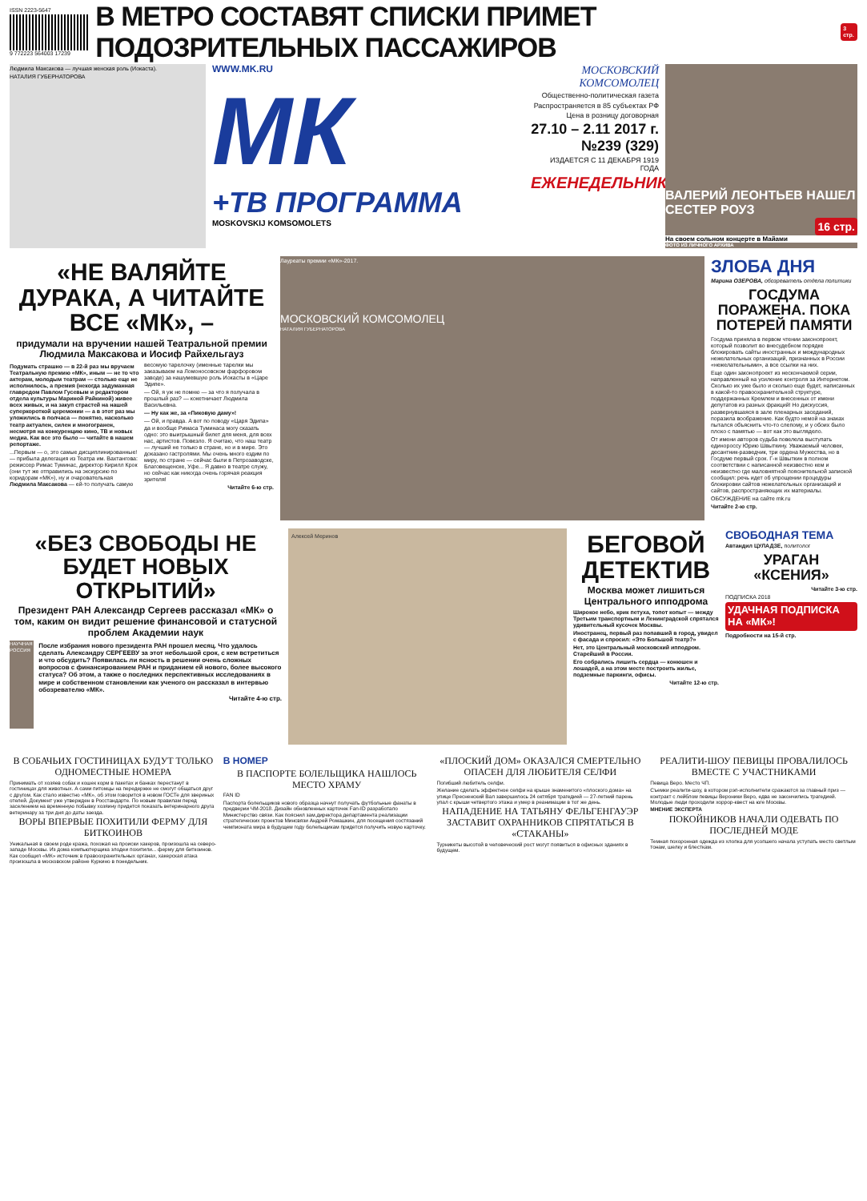ISSN 2223-5647
9 772223 564003 17239
В МЕТРО СОСТАВЯТ СПИСКИ ПРИМЕТ ПОДОЗРИТЕЛЬНЫХ ПАССАЖИРОВ
3 стр.
Людмила Максакова — лучшая женская роль (Иокаста).
НАТАЛИЯ ГУБЕРНАТОРОВА
WWW.MK.RU
МК
+ТВ ПРОГРАММА
MOSKOVSKIJ KOMSOMOLETS
МОСКОВСКИЙ КОМСОМОЛЕЦ
Общественно-политическая газета
Распространяется в 85 субъектах РФ
Цена в розницу договорная
27.10 – 2.11 2017 г. №239 (329)
ИЗДАЕТСЯ С 11 ДЕКАБРЯ 1919 ГОДА
ЕЖЕНЕДЕЛЬНИК
ВАЛЕРИЙ ЛЕОНТЬЕВ НАШЕЛ СЕСТЕР РОУЗ
16 стр.
На своем сольном концерте в Майами
ФОТО ИЗ ЛИЧНОГО АРХИВА
«НЕ ВАЛЯЙТЕ ДУРАКА, А ЧИТАЙТЕ ВСЕ «МК», –
придумали на вручении нашей Театральной премии Людмила Максакова и Иосиф Райхельгауз
Подумать страшно — в 22-й раз мы вручаем Театральную премию «МК», иным — не то что актерам, молодым театрам — столько еще не исполнилось, а премия (некогда задуманная главредом Павлом Гусевым и редактором отдела культуры Мариной Райкиной) живее всех живых, и на закуп страстей на нашей суперкороткой церемонии — а в этот раз мы уложились в полчаса — понятно, насколько театр актуален, силен и многогранен, несмотря на конкуренцию кино, ТВ и новых медиа. Как все это было — читайте в нашем репортаже.
...Первым — о, это самые дисциплинированные! — прибыла делегация из Театра им. Вахтангова: режиссер Римас Туминас, директор Кирилл Крок (они тут же отправились на экскурсию по коридорам «МК»), ну и очаровательная Людмила Максакова — ей-то получать самую весомую тарелочку (именные тарелки мы заказываем на Ломоносовском фарфоровом заводе) за нашумевшую роль Иокасты в «Царе Эдипе».
— Ой, я уж не помню — за что я получала в прошлый раз? — кокетничает Людмила Васильевна.
— Ну как же, за «Пиковую даму»!
— Ой, и правда. А вот по поводу «Царя Эдипа» да и вообще Римаса Туминаса могу сказать одно: это выигрышный билет для меня, для всех нас, артистов. Повезло. Я считаю, что наш театр — лучший не только в стране, но и в мире. Это доказано гастролями. Мы очень много ездим по миру, по стране — сейчас были в Петрозаводске, Благовещенске, Уфе... Я давно в театре служу, но сейчас как никогда очень горячая реакция зрителя!
Читайте 6-ю стр.
Лауреаты премии «МК»-2017.
МОСКОВСКИЙ КОМСОМОЛЕЦ
НАТАЛИЯ ГУБЕРНАТОРОВА
ЗЛОБА ДНЯ
Марина ОЗЕРОВА, обозреватель отдела политики
ГОСДУМА ПОРАЖЕНА. ПОКА ПОТЕРЕЙ ПАМЯТИ
Госдума приняла в первом чтении законопроект, который позволит во внесудебном порядке блокировать сайты иностранных и международных нежелательных организаций, признанных в России «нежелательными», а все ссылки на них.
Еще один законопроект из нескончаемой серии, направленный на усиление контроля за Интернетом. Сколько их уже было и сколько еще будет, написанных в какой-то правоохранительной структуре, поддержанных Кремлем и внесенных от имени депутатов из разных фракций! Но дискуссия, развернувшаяся в зале пленарных заседаний, поразила воображение. Как будто немой на знаках пытался объяснить что-то слепому, и у обоих было плохо с памятью — вот как это выглядело.
От имени авторов судьба повелела выступать единороссу Юрию Швыткину. Уважаемый человек, десантник-разведчик, три ордена Мужества, но в Госдуме первый срок. Г-н Швыткин в полном соответствии с написанной неизвестно кем и неизвестно где маловнятной пояснительной запиской сообщил: речь идет об упрощении процедуры блокировки сайтов нежелательных организаций и сайтов, распространяющих их материалы.
ОБСУЖДЕНИЕ на сайте mk.ru
Читайте 2-ю стр.
«БЕЗ СВОБОДЫ НЕ БУДЕТ НОВЫХ ОТКРЫТИЙ»
Президент РАН Александр Сергеев рассказал «МК» о том, каким он видит решение финансовой и статусной проблем Академии наук
НАУЧНАЯ РОССИЯ
После избрания нового президента РАН прошел месяц. Что удалось сделать Александру СЕРГЕЕВУ за этот небольшой срок, с кем встретиться и что обсудить? Появилась ли ясность в решении очень сложных вопросов с финансированием РАН и приданием ей нового, более высокого статуса? Об этом, а также о последних перспективных исследованиях в мире и собственном становлении как ученого он рассказал в интервью обозревателю «МК».
Читайте 4-ю стр.
Алексей Меринов
БЕГОВОЙ ДЕТЕКТИВ
Москва может лишиться Центрального ипподрома
Широкое небо, крик петуха, топот копыт — между Третьим транспортным и Ленинградской спрятался удивительный кусочек Москвы.
Иностранец, первый раз попавший в город, увидел с фасада и спросил: «Это Большой театр?»
Нет, это Центральный московский ипподром. Старейший в России.
Его собрались лишить сердца — конюшен и лошадей, а на этом месте построить жилье, подземные паркинги, офисы.
Читайте 12-ю стр.
СВОБОДНАЯ ТЕМА
Автандил ЦУЛАДЗЕ, политолог
УРАГАН «КСЕНИЯ»
Читайте 3-ю стр.
ПОДПИСКА 2018
УДАЧНАЯ ПОДПИСКА НА «МК»!
Подробности на 15-й стр.
В СОБАЧЬИХ ГОСТИНИЦАХ БУДУТ ТОЛЬКО ОДНОМЕСТНЫЕ НОМЕРА
Принимать от хозяев собак и кошек корм в пакетах и банках перестанут в гостиницах для животных. А сами питомцы на передержке не смогут общаться друг с другом. Как стало известно «МК», об этом говорится в новом ГОСТе для звериных отелей. Документ уже утвержден в Росстандарте. По новым правилам перед заселением на временную побывку хозяину придется показать ветеринарного друга ветеринару за три дня до даты заезда.
ВОРЫ ВПЕРВЫЕ ПОХИТИЛИ ФЕРМУ ДЛЯ БИТКОИНОВ
Уникальная в своем роде кража, похожая на происки хакеров, произошла на северо-западе Москвы. Из дома компьютерщика злодеи похитили... ферму для биткоинов. Как сообщил «МК» источник в правоохранительных органах, хакерская атака произошла в московском районе Куркино в понедельник.
В НОМЕР
В ПАСПОРТЕ БОЛЕЛЬЩИКА НАШЛОСЬ МЕСТО ХРАМУ
FAN ID
Паспорта болельщиков нового образца начнут получать футбольные фанаты в предверии ЧМ-2018. Дизайн обновленных карточек Fan-ID разработало Министерство связи. Как пояснил зам.директора департамента реализации стратегических проектов Минсвязи Андрей Ромашкин, для посещения состязаний чемпионата мира в будущем году болельщикам придется получить новую карточку.
«ПЛОСКИЙ ДОМ» ОКАЗАЛСЯ СМЕРТЕЛЬНО ОПАСЕН ДЛЯ ЛЮБИТЕЛЯ СЕЛФИ
Погибший любитель селфи.
Желание сделать эффектное селфи на крыше знаменитого «плоского дома» на улице Пресненский Вал завершилось 24 октября трагедией — 27-летний парень упал с крыши четвертого этажа и умер в реанимации в тот же день.
НАПАДЕНИЕ НА ТАТЬЯНУ ФЕЛЬГЕНГАУЭР ЗАСТАВИТ ОХРАННИКОВ СПРЯТАТЬСЯ В «СТАКАНЫ»
Турникеты высотой в человеческий рост могут появиться в офисных зданиях в будущем.
РЕАЛИТИ-ШОУ ПЕВИЦЫ ПРОВАЛИЛОСЬ ВМЕСТЕ С УЧАСТНИКАМИ
Певица Веро. Место ЧП.
Съемки реалити-шоу, в котором рэп-исполнители сражаются за главный приз — контракт с лейблом певицы Вероники Веро, едва не закончились трагедией. Молодые люди проходили хоррор-квест на юге Москвы.
МНЕНИЕ ЭКСПЕРТА
ПОКОЙНИКОВ НАЧАЛИ ОДЕВАТЬ ПО ПОСЛЕДНЕЙ МОДЕ
Темная похоронная одежда из хлопка для усопшего начала уступать место светлым тонам, шелку и блесткам.